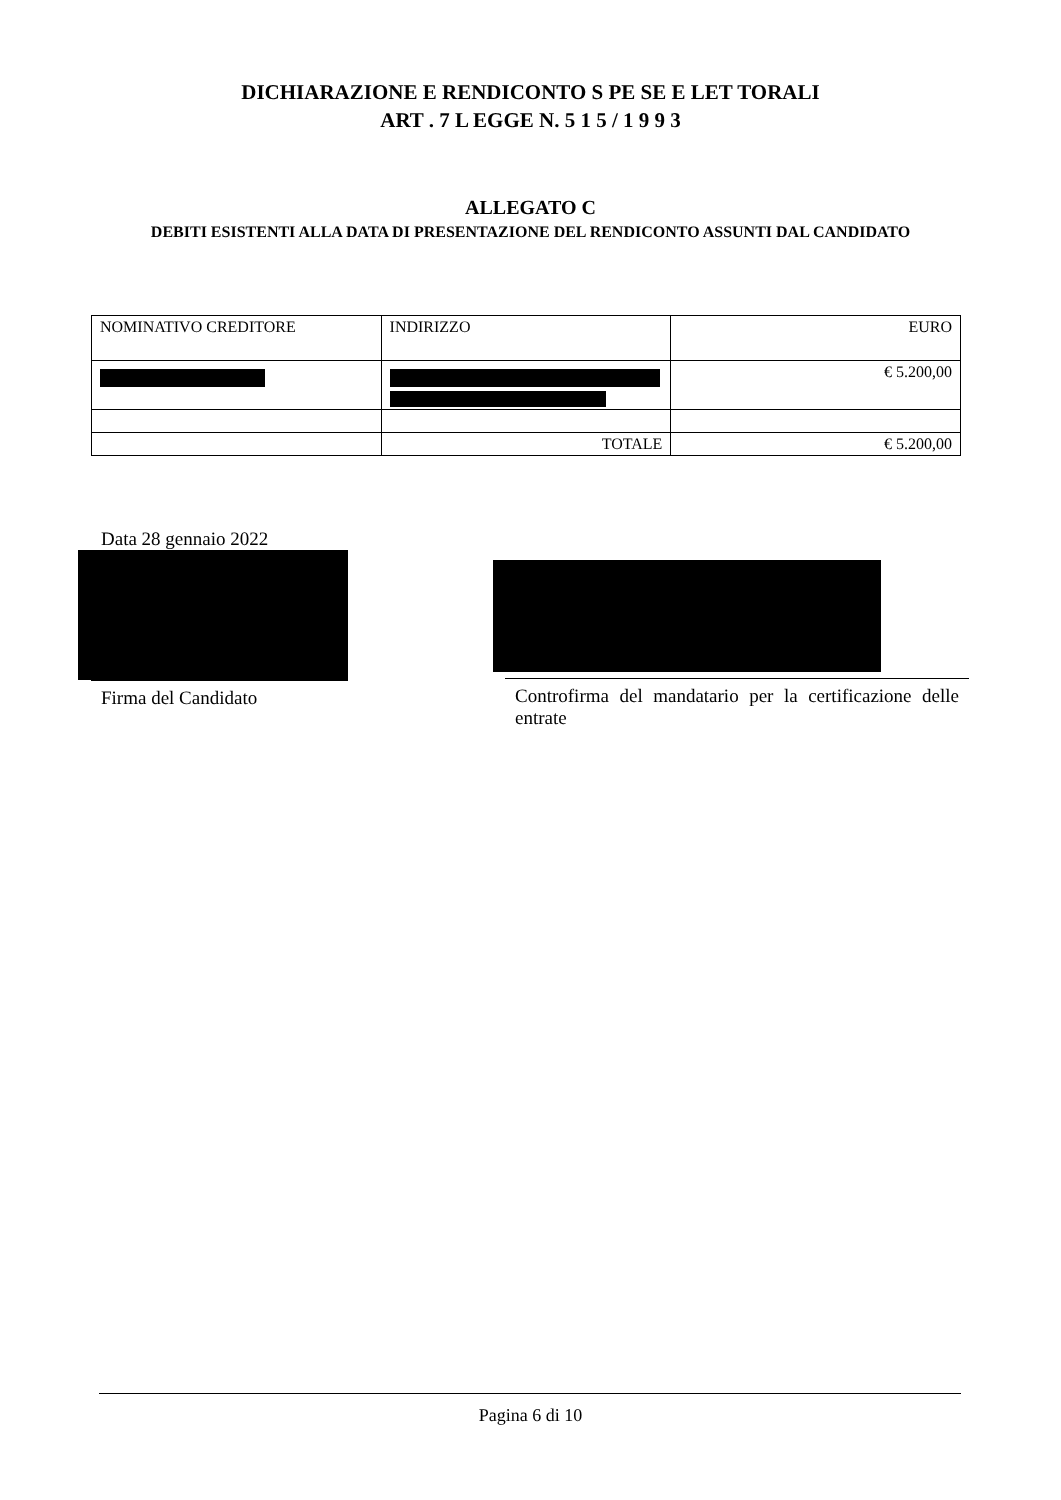DICHIARAZIONE E RENDICONTO S PE SE E LET TORALI
ART . 7 L EGGE N. 5 1 5 / 1 9 9 3
ALLEGATO C
DEBITI ESISTENTI ALLA DATA DI PRESENTAZIONE DEL RENDICONTO ASSUNTI DAL CANDIDATO
| NOMINATIVO CREDITORE | INDIRIZZO | EURO |
| | | € 5.200,00 |
| | TOTALE | € 5.200,00 |
Data 28 gennaio 2022
Firma del Candidato
Controfirma del mandatario per la certificazione delle entrate
Pagina 6 di 10